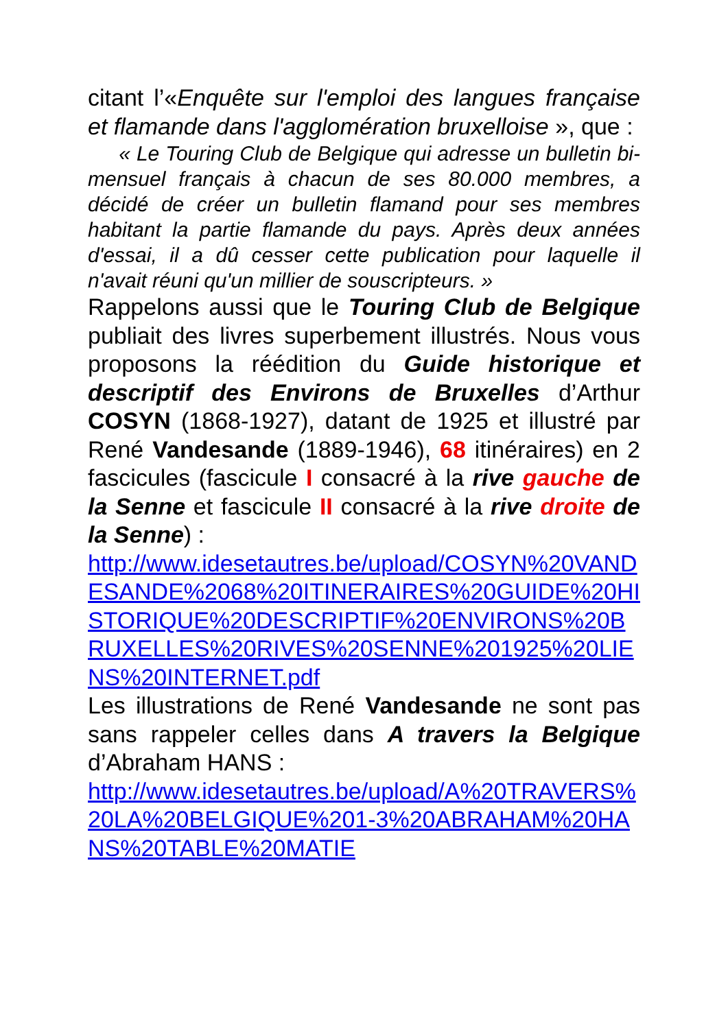citant l’«Enquête sur l'emploi des langues française et flamande dans l'agglomération bruxelloise », que :
« Le Touring Club de Belgique qui adresse un bulletin bi-mensuel français à chacun de ses 80.000 membres, a décidé de créer un bulletin flamand pour ses membres habitant la partie flamande du pays. Après deux années d'essai, il a dû cesser cette publication pour laquelle il n'avait réuni qu'un millier de souscripteurs. »
Rappelons aussi que le Touring Club de Belgique publiait des livres superbement illustrés. Nous vous proposons la réédition du Guide historique et descriptif des Environs de Bruxelles d’Arthur COSYN (1868-1927), datant de 1925 et illustré par René Vandesande (1889-1946), 68 itinéraires) en 2 fascicules (fascicule I consacré à la rive gauche de la Senne et fascicule II consacré à la rive droite de la Senne) :
http://www.idesetautres.be/upload/COSYN%20VANDESANDE%2068%20ITINERAIRES%20GUIDE%20HISTORIQUE%20DESCRIPTIF%20ENVIRONS%20BRUXELLES%20RIVES%20SENNE%201925%20LIENS%20INTERNET.pdf
Les illustrations de René Vandesande ne sont pas sans rappeler celles dans A travers la Belgique d’Abraham HANS :
http://www.idesetautres.be/upload/A%20TRAVERS%20LA%20BELGIQUE%201-3%20ABRAHAM%20HANS%20TABLE%20MATIE